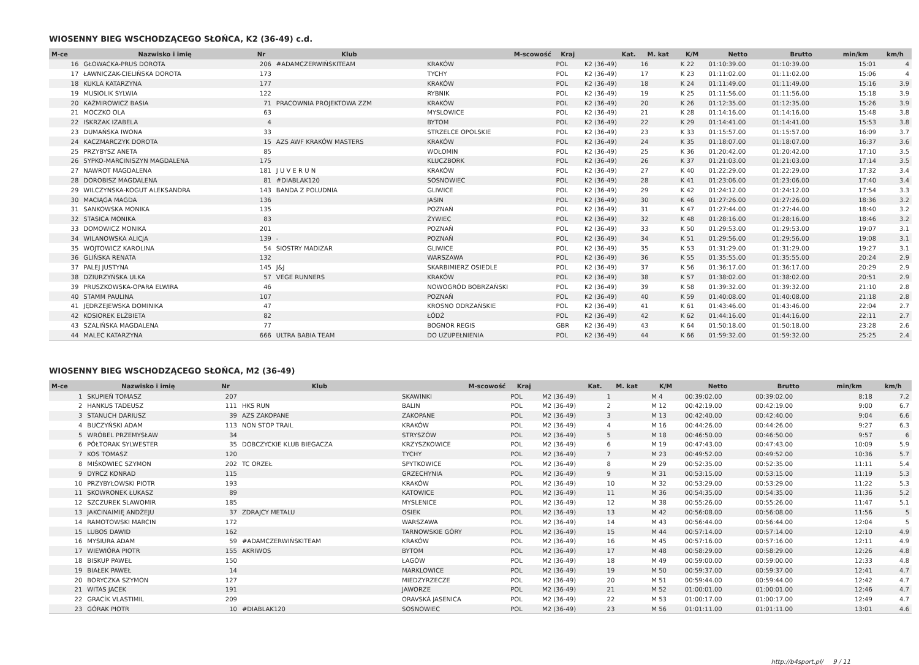WIOSENNY BIEG WSCHODZĄCEGO SŁOŃCA, K2 (36-49) c.d.
| M-ce | Nazwisko i imię | Nr | Klub | M-scowość | Kraj | Kat. | M. kat | K/M | Netto | Brutto | min/km | km/h |
| --- | --- | --- | --- | --- | --- | --- | --- | --- | --- | --- | --- | --- |
| 16 | GŁOWACKA-PRUS DOROTA | 206 | #ADAMCZERWIŃSKITEAM | KRAKÓW | POL | K2 (36-49) | 16 | K 22 | 01:10:39.00 | 01:10:39.00 | 15:01 | 4 |
| 17 | ŁAWNICZAK-CIELIŃSKA DOROTA | 173 | | TYCHY | POL | K2 (36-49) | 17 | K 23 | 01:11:02.00 | 01:11:02.00 | 15:06 | 4 |
| 18 | KUKLA KATARZYNA | 177 | | KRAKÓW | POL | K2 (36-49) | 18 | K 24 | 01:11:49.00 | 01:11:49.00 | 15:16 | 3.9 |
| 19 | MUSIOLIK SYLWIA | 122 | | RYBNIK | POL | K2 (36-49) | 19 | K 25 | 01:11:56.00 | 01:11:56.00 | 15:18 | 3.9 |
| 20 | KAŹMIROWICZ BASIA | 71 | PRACOWNIA PROJEKTOWA ZZM | KRAKÓW | POL | K2 (36-49) | 20 | K 26 | 01:12:35.00 | 01:12:35.00 | 15:26 | 3.9 |
| 21 | MOCZKO OLA | 63 | | MYSLOWICE | POL | K2 (36-49) | 21 | K 28 | 01:14:16.00 | 01:14:16.00 | 15:48 | 3.8 |
| 22 | ISKRZAK IZABELA | 4 | | BYTOM | POL | K2 (36-49) | 22 | K 29 | 01:14:41.00 | 01:14:41.00 | 15:53 | 3.8 |
| 23 | DUMAŃSKA IWONA | 33 | | STRZELCE OPOLSKIE | POL | K2 (36-49) | 23 | K 33 | 01:15:57.00 | 01:15:57.00 | 16:09 | 3.7 |
| 24 | KACZMARCZYK DOROTA | 15 | AZS AWF KRAKÓW MASTERS | KRAKÓW | POL | K2 (36-49) | 24 | K 35 | 01:18:07.00 | 01:18:07.00 | 16:37 | 3.6 |
| 25 | PRZYBYSZ ANETA | 85 | | WOŁOMIN | POL | K2 (36-49) | 25 | K 36 | 01:20:42.00 | 01:20:42.00 | 17:10 | 3.5 |
| 26 | SYPKO-MARCINISZYN MAGDALENA | 175 | | KLUCZBORK | POL | K2 (36-49) | 26 | K 37 | 01:21:03.00 | 01:21:03.00 | 17:14 | 3.5 |
| 27 | NAWROT MAGDALENA | 181 | J U V E R U N | KRAKÓW | POL | K2 (36-49) | 27 | K 40 | 01:22:29.00 | 01:22:29.00 | 17:32 | 3.4 |
| 28 | DOROBISZ MAGDALENA | 81 | #DIABLAK120 | SOSNOWIEC | POL | K2 (36-49) | 28 | K 41 | 01:23:06.00 | 01:23:06.00 | 17:40 | 3.4 |
| 29 | WILCZYNSKA-KOGUT ALEKSANDRA | 143 | BANDA Z POLUDNIA | GLIWICE | POL | K2 (36-49) | 29 | K 42 | 01:24:12.00 | 01:24:12.00 | 17:54 | 3.3 |
| 30 | MACIĄGA MAGDA | 136 | | JASIN | POL | K2 (36-49) | 30 | K 46 | 01:27:26.00 | 01:27:26.00 | 18:36 | 3.2 |
| 31 | SANKOWSKA MONIKA | 135 | | POZNAŃ | POL | K2 (36-49) | 31 | K 47 | 01:27:44.00 | 01:27:44.00 | 18:40 | 3.2 |
| 32 | STASICA MONIKA | 83 | | ŻYWIEC | POL | K2 (36-49) | 32 | K 48 | 01:28:16.00 | 01:28:16.00 | 18:46 | 3.2 |
| 33 | DOMOWICZ MONIKA | 201 | | POZNAŃ | POL | K2 (36-49) | 33 | K 50 | 01:29:53.00 | 01:29:53.00 | 19:07 | 3.1 |
| 34 | WILANOWSKA ALICJA | 139 | - | POZNAŃ | POL | K2 (36-49) | 34 | K 51 | 01:29:56.00 | 01:29:56.00 | 19:08 | 3.1 |
| 35 | WOJTOWICZ KAROLINA | 54 | SIOSTRY MADIZAR | GLIWICE | POL | K2 (36-49) | 35 | K 53 | 01:31:29.00 | 01:31:29.00 | 19:27 | 3.1 |
| 36 | GLIŃSKA RENATA | 132 | | WARSZAWA | POL | K2 (36-49) | 36 | K 55 | 01:35:55.00 | 01:35:55.00 | 20:24 | 2.9 |
| 37 | PALEJ JUSTYNA | 145 | J&J | SKARBIMIERZ OSIEDLE | POL | K2 (36-49) | 37 | K 56 | 01:36:17.00 | 01:36:17.00 | 20:29 | 2.9 |
| 38 | DZIURZYŃSKA ULKA | 57 | VEGE RUNNERS | KRAKÓW | POL | K2 (36-49) | 38 | K 57 | 01:38:02.00 | 01:38:02.00 | 20:51 | 2.9 |
| 39 | PRUSZKOWSKA-OPARA ELWIRA | 46 | | NOWOGRÓD BOBRZAŃSKI | POL | K2 (36-49) | 39 | K 58 | 01:39:32.00 | 01:39:32.00 | 21:10 | 2.8 |
| 40 | STAMM PAULINA | 107 | | POZNAŃ | POL | K2 (36-49) | 40 | K 59 | 01:40:08.00 | 01:40:08.00 | 21:18 | 2.8 |
| 41 | JĘDRZEJEWSKA DOMINIKA | 47 | | KROSNO ODRZAŃSKIE | POL | K2 (36-49) | 41 | K 61 | 01:43:46.00 | 01:43:46.00 | 22:04 | 2.7 |
| 42 | KOSIOREK ELŻBIETA | 82 | | ŁÓDŹ | POL | K2 (36-49) | 42 | K 62 | 01:44:16.00 | 01:44:16.00 | 22:11 | 2.7 |
| 43 | SZALIŃSKA MAGDALENA | 77 | | BOGNOR REGIS | GBR | K2 (36-49) | 43 | K 64 | 01:50:18.00 | 01:50:18.00 | 23:28 | 2.6 |
| 44 | MALEC KATARZYNA | 666 | ULTRA BABIA TEAM | DO UZUPEŁNIENIA | POL | K2 (36-49) | 44 | K 66 | 01:59:32.00 | 01:59:32.00 | 25:25 | 2.4 |
WIOSENNY BIEG WSCHODZĄCEGO SŁOŃCA, M2 (36-49)
| M-ce | Nazwisko i imię | Nr | Klub | M-scowość | Kraj | Kat. | M. kat | K/M | Netto | Brutto | min/km | km/h |
| --- | --- | --- | --- | --- | --- | --- | --- | --- | --- | --- | --- | --- |
| 1 | SKUPIEŃ TOMASZ | 207 | | SKAWINKI | POL | M2 (36-49) | 1 | M 4 | 00:39:02.00 | 00:39:02.00 | 8:18 | 7.2 |
| 2 | HANKUS TADEUSZ | 111 | HKS RUN | BALIN | POL | M2 (36-49) | 2 | M 12 | 00:42:19.00 | 00:42:19.00 | 9:00 | 6.7 |
| 3 | STANUCH DARIUSZ | 39 | AZS ZAKOPANE | ZAKOPANE | POL | M2 (36-49) | 3 | M 13 | 00:42:40.00 | 00:42:40.00 | 9:04 | 6.6 |
| 4 | BUCZYŃSKI ADAM | 113 | NON STOP TRAIL | KRAKÓW | POL | M2 (36-49) | 4 | M 16 | 00:44:26.00 | 00:44:26.00 | 9:27 | 6.3 |
| 5 | WRÓBEL PRZEMYSŁAW | 34 | | STRYSZÓW | POL | M2 (36-49) | 5 | M 18 | 00:46:50.00 | 00:46:50.00 | 9:57 | 6 |
| 6 | PÓŁTORAK SYLWESTER | 35 | DOBCZYCKIE KLUB BIEGACZA | KRZYSZKOWICE | POL | M2 (36-49) | 6 | M 19 | 00:47:43.00 | 00:47:43.00 | 10:09 | 5.9 |
| 7 | KOS TOMASZ | 120 | | TYCHY | POL | M2 (36-49) | 7 | M 23 | 00:49:52.00 | 00:49:52.00 | 10:36 | 5.7 |
| 8 | MIŚKOWIEC SZYMON | 202 | TC ORZEŁ | SPYTKOWICE | POL | M2 (36-49) | 8 | M 29 | 00:52:35.00 | 00:52:35.00 | 11:11 | 5.4 |
| 9 | DYRCZ KONRAD | 115 | | GRZECHYNIA | POL | M2 (36-49) | 9 | M 31 | 00:53:15.00 | 00:53:15.00 | 11:19 | 5.3 |
| 10 | PRZYBYŁOWSKI PIOTR | 193 | | KRAKÓW | POL | M2 (36-49) | 10 | M 32 | 00:53:29.00 | 00:53:29.00 | 11:22 | 5.3 |
| 11 | SKOWRONEK ŁUKASZ | 89 | | KATOWICE | POL | M2 (36-49) | 11 | M 36 | 00:54:35.00 | 00:54:35.00 | 11:36 | 5.2 |
| 12 | SZCZUREK SLAWOMIR | 185 | | MYSLENICE | POL | M2 (36-49) | 12 | M 38 | 00:55:26.00 | 00:55:26.00 | 11:47 | 5.1 |
| 13 | JAKCINAIMIĘ ANDŻEJU | 37 | ZDRAJCY METALU | OSIEK | POL | M2 (36-49) | 13 | M 42 | 00:56:08.00 | 00:56:08.00 | 11:56 | 5 |
| 14 | RAMOTOWSKI MARCIN | 172 | | WARSZAWA | POL | M2 (36-49) | 14 | M 43 | 00:56:44.00 | 00:56:44.00 | 12:04 | 5 |
| 15 | LUBOS DAWID | 162 | | TARNOWSKIE GÓRY | POL | M2 (36-49) | 15 | M 44 | 00:57:14.00 | 00:57:14.00 | 12:10 | 4.9 |
| 16 | MYSIURA ADAM | 59 | #ADAMCZERWIŃSKITEAM | KRAKÓW | POL | M2 (36-49) | 16 | M 45 | 00:57:16.00 | 00:57:16.00 | 12:11 | 4.9 |
| 17 | WIEWIÓRA PIOTR | 155 | AKRIWOS | BYTOM | POL | M2 (36-49) | 17 | M 48 | 00:58:29.00 | 00:58:29.00 | 12:26 | 4.8 |
| 18 | BISKUP PAWEŁ | 150 | | ŁAGÓW | POL | M2 (36-49) | 18 | M 49 | 00:59:00.00 | 00:59:00.00 | 12:33 | 4.8 |
| 19 | BIAŁEK PAWEŁ | 14 | | MARKLOWICE | POL | M2 (36-49) | 19 | M 50 | 00:59:37.00 | 00:59:37.00 | 12:41 | 4.7 |
| 20 | BORYCZKA SZYMON | 127 | | MIEDZYRZECZE | POL | M2 (36-49) | 20 | M 51 | 00:59:44.00 | 00:59:44.00 | 12:42 | 4.7 |
| 21 | WITAS JACEK | 191 | | JAWORZE | POL | M2 (36-49) | 21 | M 52 | 01:00:01.00 | 01:00:01.00 | 12:46 | 4.7 |
| 22 | GRACÍK VLASTIMIL | 209 | | ORAVSKÁ JASENICA | POL | M2 (36-49) | 22 | M 53 | 01:00:17.00 | 01:00:17.00 | 12:49 | 4.7 |
| 23 | GÓRAK PIOTR | 10 | #DIABLAK120 | SOSNOWIEC | POL | M2 (36-49) | 23 | M 56 | 01:01:11.00 | 01:01:11.00 | 13:01 | 4.6 |
http://b4sport.pl/ 9 / 11